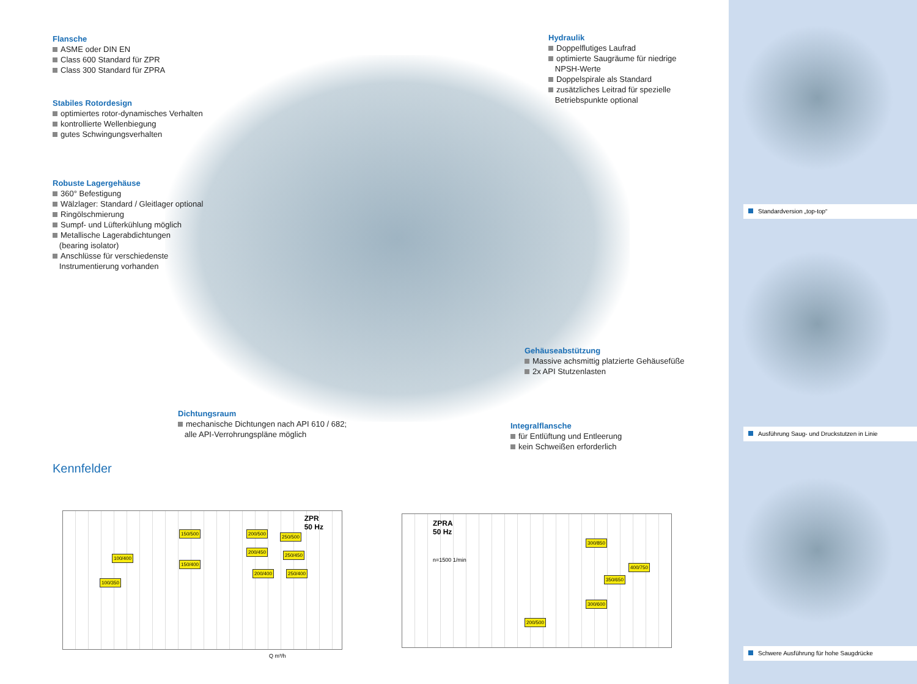Flansche
ASME oder DIN EN
Class 600 Standard für ZPR
Class 300 Standard für ZPRA
Stabiles Rotordesign
optimiertes rotor-dynamisches Verhalten
kontrollierte Wellenbiegung
gutes Schwingungsverhalten
Robuste Lagergehäuse
360° Befestigung
Wälzlager: Standard / Gleitlager optional
Ringölschmierung
Sumpf- und Lüfterkühlung möglich
Metallische Lagerabdichtungen
(bearing isolator)
Anschlüsse für verschiedenste
Instrumentierung vorhanden
Hydraulik
Doppelflutiges Laufrad
optimierte Saugräume für niedrige
NPSH-Werte
Doppelspirale als Standard
zusätzliches Leitrad für spezielle
Betriebspunkte optional
Gehäuseabstützung
Massive achsmittig platzierte Gehäusefüße
2x API Stutzenlasten
Dichtungsraum
mechanische Dichtungen nach API 610 / 682;
alle API-Verrohrungspläne möglich
Integralflansche
für Entlüftung und Entleerung
kein Schweißen erforderlich
Kennfelder
ZPR
50 Hz
100/350
100/400
150/400
150/500 200/500
200/450
200/400
250/500
250/450
250/400
Q m³/h
ZPRA
50 Hz
n=1500 1/min
300/850
400/750
350/650
300/600
200/500
Standardversion „top-top“
Ausführung Saug- und Druckstutzen in Linie
Schwere Ausführung für hohe Saugdrücke